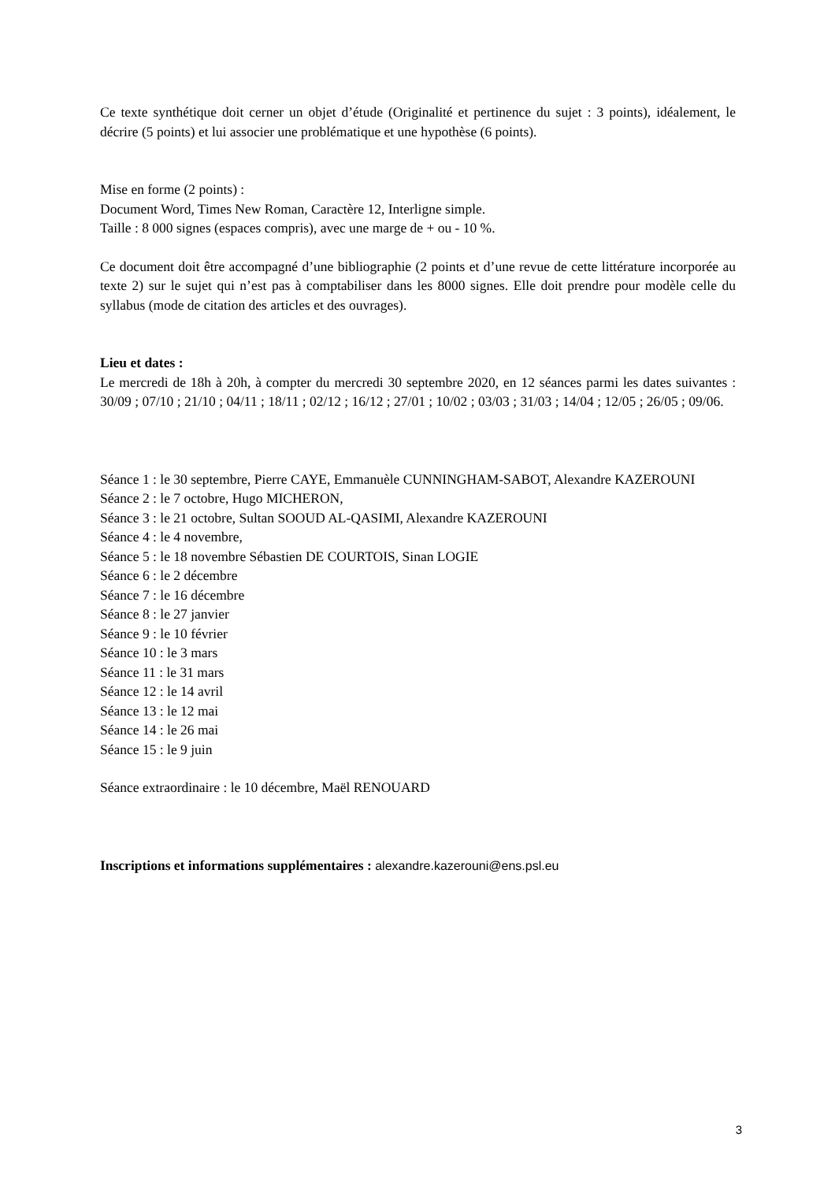Ce texte synthétique doit cerner un objet d’étude (Originalité et pertinence du sujet : 3 points), idéalement, le décrire (5 points) et lui associer une problématique et une hypothèse (6 points).
Mise en forme (2 points) :
Document Word, Times New Roman, Caractère 12, Interligne simple.
Taille : 8 000 signes (espaces compris), avec une marge de + ou - 10 %.
Ce document doit être accompagné d’une bibliographie (2 points et d’une revue de cette littérature incorporée au texte 2) sur le sujet qui n’est pas à comptabiliser dans les 8000 signes. Elle doit prendre pour modèle celle du syllabus (mode de citation des articles et des ouvrages).
Lieu et dates :
Le mercredi de 18h à 20h, à compter du mercredi 30 septembre 2020, en 12 séances parmi les dates suivantes : 30/09 ; 07/10 ; 21/10 ; 04/11 ; 18/11 ; 02/12 ; 16/12 ; 27/01 ; 10/02 ; 03/03 ; 31/03 ; 14/04 ; 12/05 ; 26/05 ; 09/06.
Séance 1 : le 30 septembre, Pierre CAYE, Emmanuèle CUNNINGHAM-SABOT, Alexandre KAZEROUNI
Séance 2 : le 7 octobre, Hugo MICHERON,
Séance 3 : le 21 octobre, Sultan SOOUD AL-QASIMI, Alexandre KAZEROUNI
Séance 4 : le 4 novembre,
Séance 5 : le 18 novembre Sébastien DE COURTOIS, Sinan LOGIE
Séance 6 : le 2 décembre
Séance 7 : le 16 décembre
Séance 8 : le 27 janvier
Séance 9 : le 10 février
Séance 10 : le 3 mars
Séance 11 : le 31 mars
Séance 12 : le 14 avril
Séance 13 : le 12 mai
Séance 14 : le 26 mai
Séance 15 : le 9 juin
Séance extraordinaire : le 10 décembre, Maël RENOUARD
Inscriptions et informations supplémentaires : alexandre.kazerouni@ens.psl.eu
3